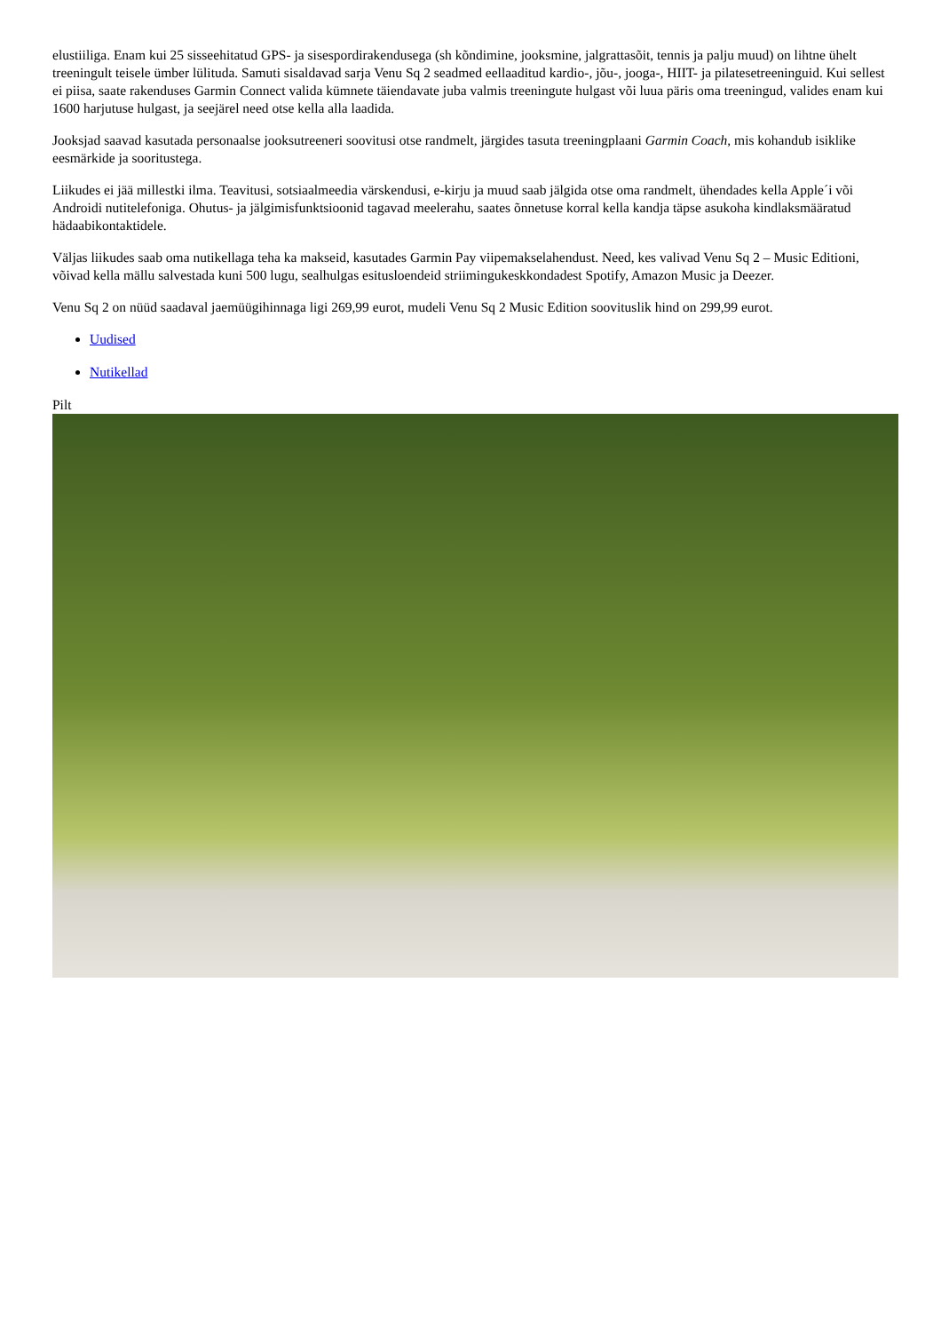elustiiliga. Enam kui 25 sisseehitatud GPS- ja sisespordirakendusega (sh kõndimine, jooksmine, jalgrattasõit, tennis ja palju muud) on lihtne ühelt treeningult teisele ümber lülituda. Samuti sisaldavad sarja Venu Sq 2 seadmed eellaaditud kardio-, jõu-, jooga-, HIIT- ja pilatesetreeninguid. Kui sellest ei piisa, saate rakenduses Garmin Connect valida kümnete täiendavate juba valmis treeningute hulgast või luua päris oma treeningud, valides enam kui 1600 harjutuse hulgast, ja seejärel need otse kella alla laadida.
Jooksjad saavad kasutada personaalse jooksutreeneri soovitusi otse randmelt, järgides tasuta treeningplaani Garmin Coach, mis kohandub isiklike eesmärkide ja sooritustega.
Liikudes ei jää millestki ilma. Teavitusi, sotsiaalmeedia värskendusi, e-kirju ja muud saab jälgida otse oma randmelt, ühendades kella Apple´i või Androidi nutitelefoniga. Ohutus- ja jälgimisfunktsioonid tagavad meelerahu, saates õnnetuse korral kella kandja täpse asukoha kindlaksmääratud hädaabikontaktidele.
Väljas liikudes saab oma nutikellaga teha ka makseid, kasutades Garmin Pay viipemakselahendust. Need, kes valivad Venu Sq 2 – Music Editioni, võivad kella mällu salvestada kuni 500 lugu, sealhulgas esitusloendeid striimingukeskkondadest Spotify, Amazon Music ja Deezer.
Venu Sq 2 on nüüd saadaval jaemüügihinnaga ligi 269,99 eurot, mudeli Venu Sq 2 Music Edition soovituslik hind on 299,99 eurot.
Uudised
Nutikellad
Pilt